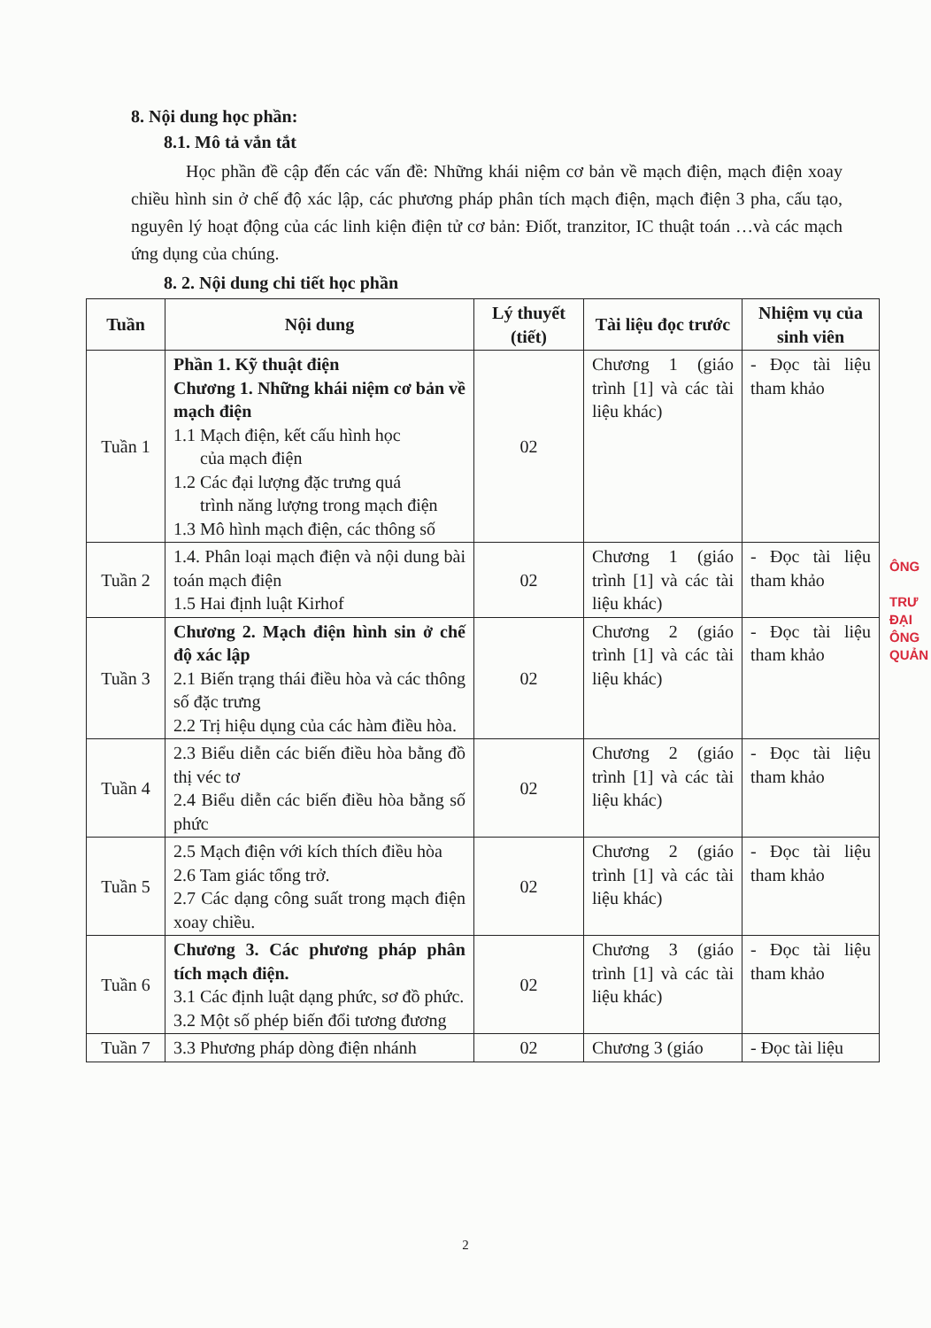8. Nội dung học phần:
8.1. Mô tả vắn tắt
Học phần đề cập đến các vấn đề: Những khái niệm cơ bản về mạch điện, mạch điện xoay chiều hình sin ở chế độ xác lập, các phương pháp phân tích mạch điện, mạch điện 3 pha, cấu tạo, nguyên lý hoạt động của các linh kiện điện tử cơ bản: Điốt, tranzitor, IC thuật toán …và các mạch ứng dụng của chúng.
8. 2. Nội dung chi tiết học phần
| Tuần | Nội dung | Lý thuyết (tiết) | Tài liệu đọc trước | Nhiệm vụ của sinh viên |
| --- | --- | --- | --- | --- |
| Tuần 1 | Phần 1. Kỹ thuật điện Chương 1. Những khái niệm cơ bản về mạch điện 1.1 Mạch điện, kết cấu hình học của mạch điện 1.2 Các đại lượng đặc trưng quá trình năng lượng trong mạch điện 1.3 Mô hình mạch điện, các thông số | 02 | Chương 1 (giáo trình [1] và các tài liệu khác) | - Đọc tài liệu tham khảo |
| Tuần 2 | 1.4. Phân loại mạch điện và nội dung bài toán mạch điện 1.5 Hai định luật Kirhof | 02 | Chương 1 (giáo trình [1] và các tài liệu khác) | - Đọc tài liệu tham khảo |
| Tuần 3 | Chương 2. Mạch điện hình sin ở chế độ xác lập 2.1 Biến trạng thái điều hòa và các thông số đặc trưng 2.2 Trị hiệu dụng của các hàm điều hòa. | 02 | Chương 2 (giáo trình [1] và các tài liệu khác) | - Đọc tài liệu tham khảo |
| Tuần 4 | 2.3 Biểu diễn các biến điều hòa bằng đồ thị véc tơ 2.4 Biểu diễn các biến điều hòa bằng số phức | 02 | Chương 2 (giáo trình [1] và các tài liệu khác) | - Đọc tài liệu tham khảo |
| Tuần 5 | 2.5 Mạch điện với kích thích điều hòa 2.6 Tam giác tổng trở. 2.7 Các dạng công suất trong mạch điện xoay chiều. | 02 | Chương 2 (giáo trình [1] và các tài liệu khác) | - Đọc tài liệu tham khảo |
| Tuần 6 | Chương 3. Các phương pháp phân tích mạch điện. 3.1 Các định luật dạng phức, sơ đồ phức. 3.2 Một số phép biến đổi tương đương | 02 | Chương 3 (giáo trình [1] và các tài liệu khác) | - Đọc tài liệu tham khảo |
| Tuần 7 | 3.3 Phương pháp dòng điện nhánh | 02 | Chương 3 (giáo | - Đọc tài liệu |
ÔNG
TRƯ
ĐẠI
ÔNG
QUẢN
2